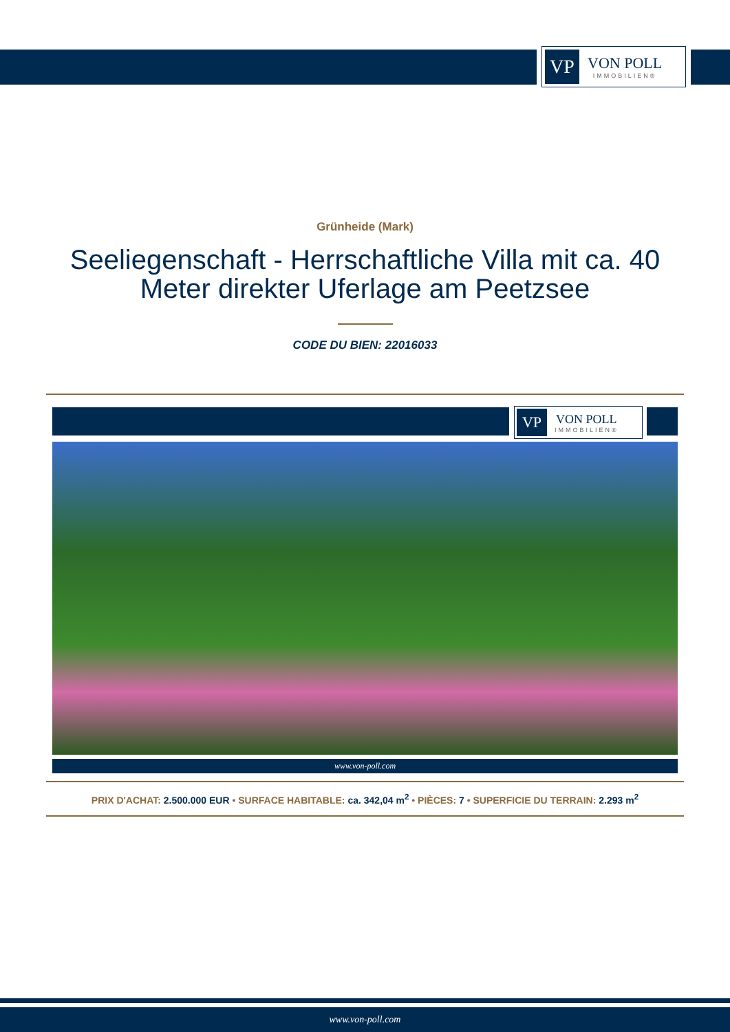VP
VON POLL
IMMOBILIEN®
Grünheide (Mark)
Seeliegenschaft - Herrschaftliche Villa mit ca. 40 Meter direkter Uferlage am Peetzsee
CODE DU BIEN: 22016033
VP
VON POLL
IMMOBILIEN®
www.von-poll.com
PRIX D'ACHAT: 2.500.000 EUR • SURFACE HABITABLE: ca. 342,04 m<sup>2</sup> • PIÈCES: 7 • SUPERFICIE DU TERRAIN: 2.293 m<sup>2</sup>
www.von-poll.com